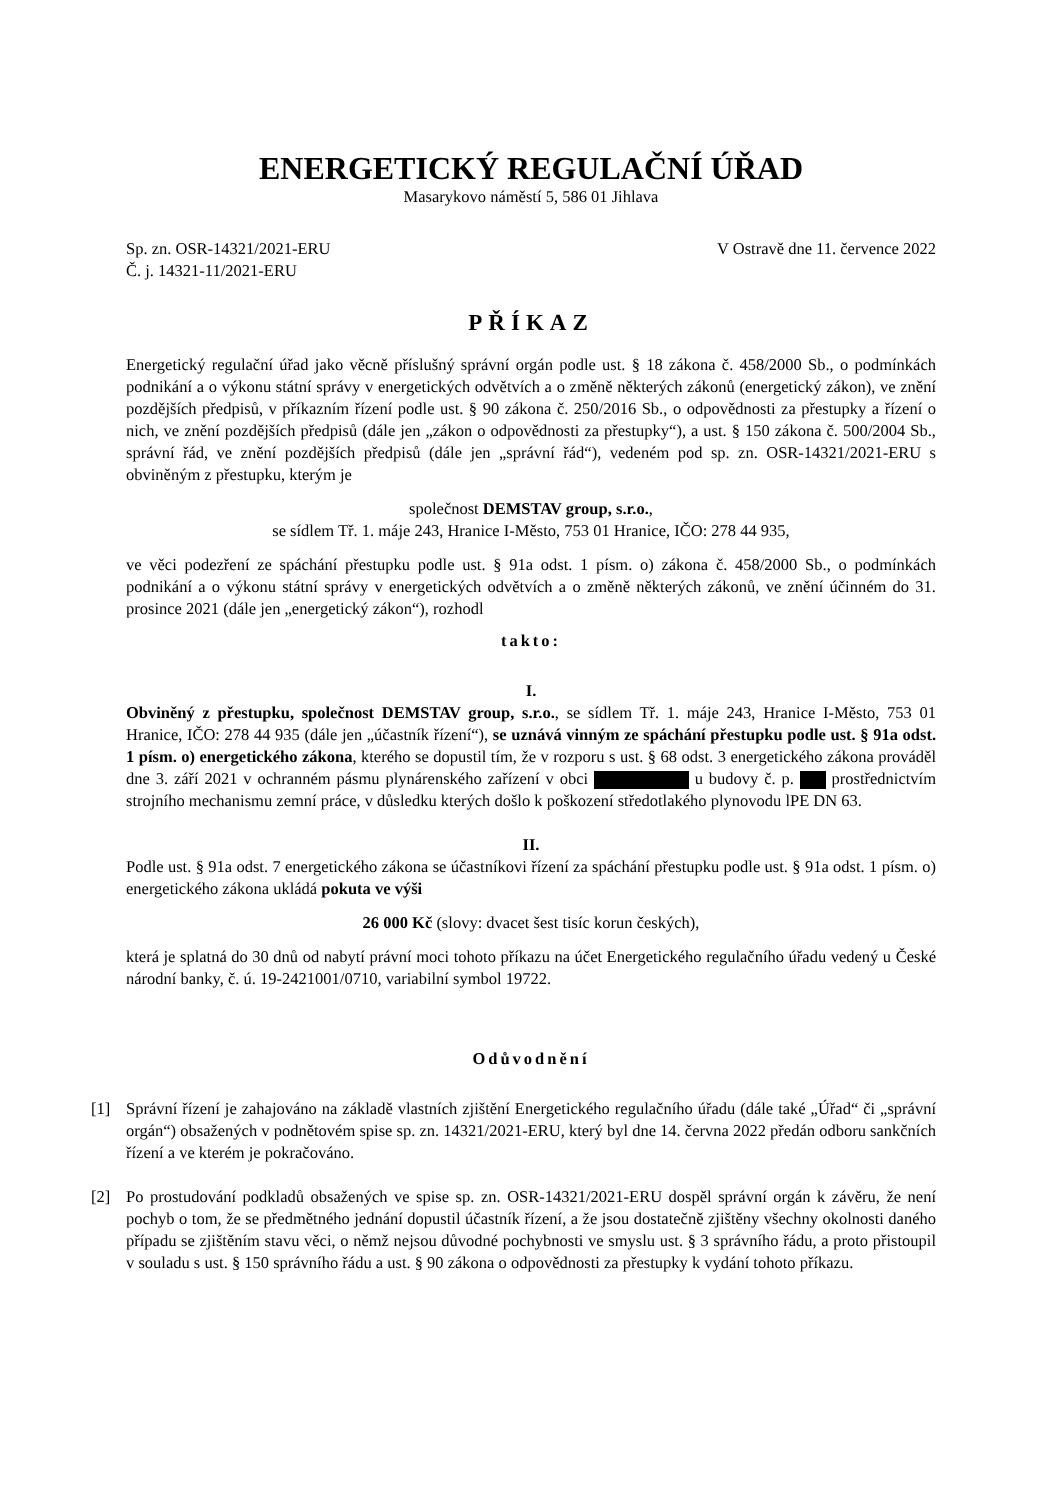ENERGETICKÝ REGULAČNÍ ÚŘAD
Masarykovo náměstí 5, 586 01 Jihlava
Sp. zn. OSR-14321/2021-ERU
Č. j. 14321-11/2021-ERU
V Ostravě dne 11. července 2022
PŘÍKAZ
Energetický regulační úřad jako věcně příslušný správní orgán podle ust. § 18 zákona č. 458/2000 Sb., o podmínkách podnikání a o výkonu státní správy v energetických odvětvích a o změně některých zákonů (energetický zákon), ve znění pozdějších předpisů, v příkazním řízení podle ust. § 90 zákona č. 250/2016 Sb., o odpovědnosti za přestupky a řízení o nich, ve znění pozdějších předpisů (dále jen „zákon o odpovědnosti za přestupky“), a ust. § 150 zákona č. 500/2004 Sb., správní řád, ve znění pozdějších předpisů (dále jen „správní řád“), vedeném pod sp. zn. OSR-14321/2021-ERU s obviněným z přestupku, kterým je
společnost DEMSTAV group, s.r.o.,
se sídlem Tř. 1. máje 243, Hranice I-Město, 753 01 Hranice, IČO: 278 44 935,
ve věci podezření ze spáchání přestupku podle ust. § 91a odst. 1 písm. o) zákona č. 458/2000 Sb., o podmínkách podnikání a o výkonu státní správy v energetických odvětvích a o změně některých zákonů, ve znění účinném do 31. prosince 2021 (dále jen „energetický zákon“), rozhodl
takto:
I.
Obviněný z přestupku, společnost DEMSTAV group, s.r.o., se sídlem Tř. 1. máje 243, Hranice I-Město, 753 01 Hranice, IČO: 278 44 935 (dále jen „účastník řízení“), se uznává vinným ze spáchání přestupku podle ust. § 91a odst. 1 písm. o) energetického zákona, kterého se dopustil tím, že v rozporu s ust. § 68 odst. 3 energetického zákona prováděl dne 3. září 2021 v ochranném pásmu plynárenského zařízení v obci u budovy č. p. prostřednictvím strojního mechanismu zemní práce, v důsledku kterých došlo k poškození středotlakého plynovodu lPE DN 63.
II.
Podle ust. § 91a odst. 7 energetického zákona se účastníkovi řízení za spáchání přestupku podle ust. § 91a odst. 1 písm. o) energetického zákona ukládá pokuta ve výši
26 000 Kč (slovy: dvacet šest tisíc korun českých),
která je splatná do 30 dnů od nabytí právní moci tohoto příkazu na účet Energetického regulačního úřadu vedený u České národní banky, č. ú. 19-2421001/0710, variabilní symbol 19722.
Odůvodnění
[1] Správní řízení je zahajováno na základě vlastních zjištění Energetického regulačního úřadu (dále také „Úřad“ či „správní orgán“) obsažených v podnětovém spise sp. zn. 14321/2021-ERU, který byl dne 14. června 2022 předán odboru sankčních řízení a ve kterém je pokračováno.
[2] Po prostudování podkladů obsažených ve spise sp. zn. OSR-14321/2021-ERU dospěl správní orgán k závěru, že není pochyb o tom, že se předmětného jednání dopustil účastník řízení, a že jsou dostatečně zjištěny všechny okolnosti daného případu se zjištěním stavu věci, o němž nejsou důvodné pochybnosti ve smyslu ust. § 3 správního řádu, a proto přistoupil v souladu s ust. § 150 správního řádu a ust. § 90 zákona o odpovědnosti za přestupky k vydání tohoto příkazu.